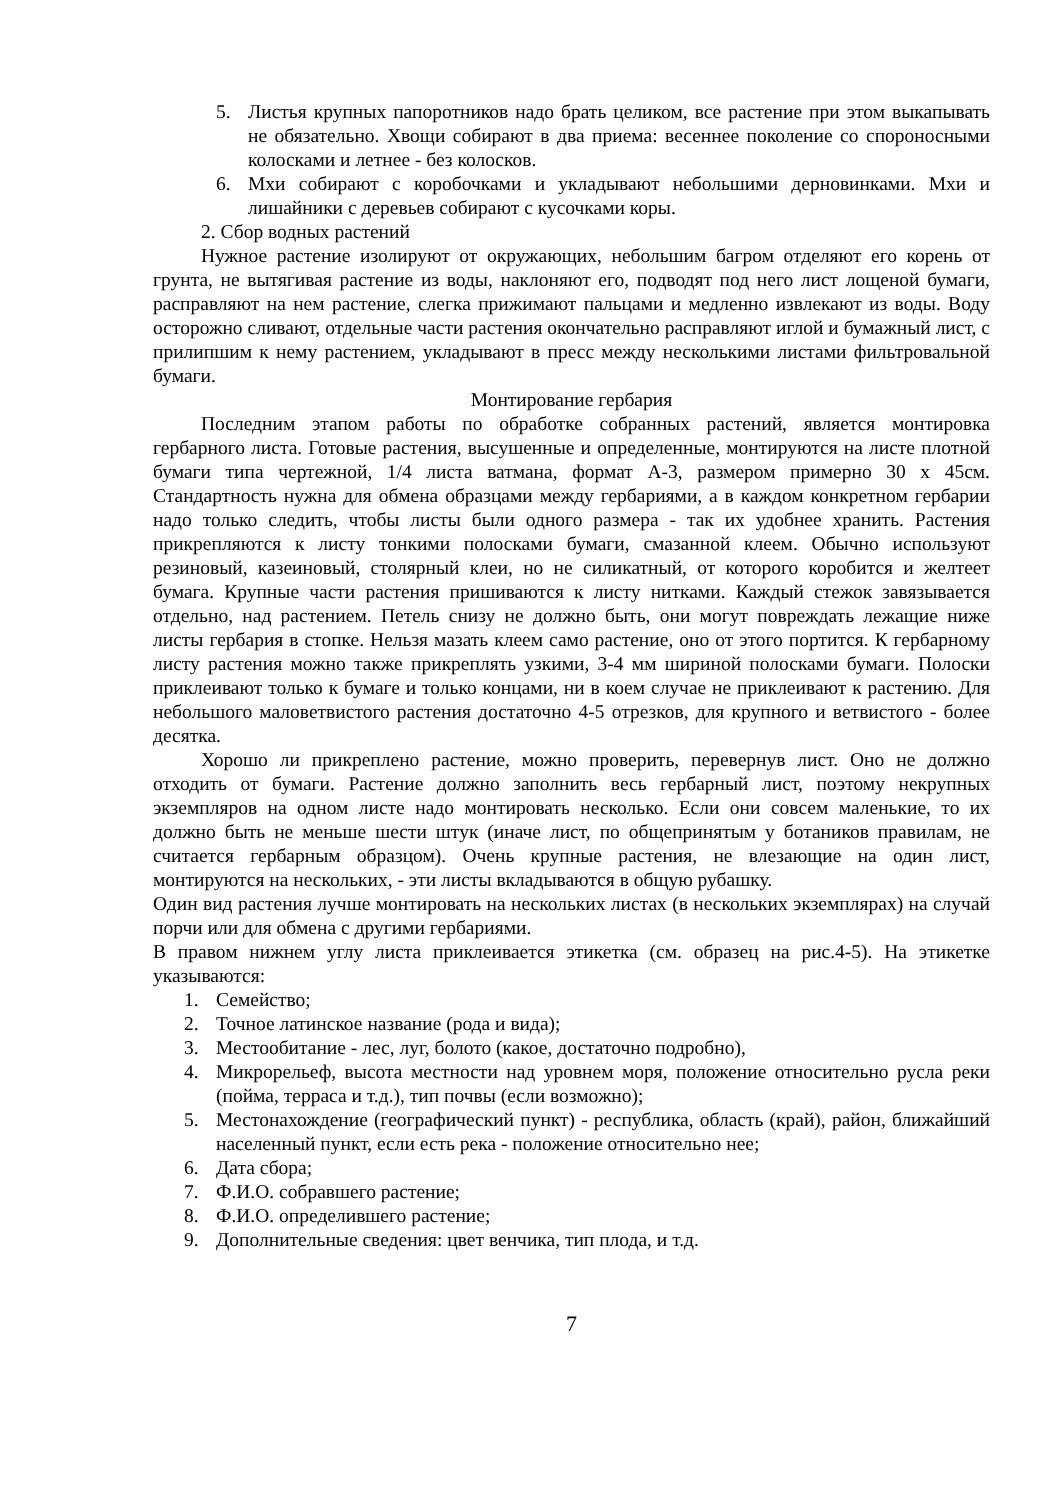5. Листья крупных папоротников надо брать целиком, все растение при этом выкапывать не обязательно. Хвощи собирают в два приема: весеннее поколение со спороносными колосками и летнее - без колосков.
6. Мхи собирают с коробочками и укладывают небольшими дерновинками. Мхи и лишайники с деревьев собирают с кусочками коры.
2. Сбор водных растений
Нужное растение изолируют от окружающих, небольшим багром отделяют его корень от грунта, не вытягивая растение из воды, наклоняют его, подводят под него лист лощеной бумаги, расправляют на нем растение, слегка прижимают пальцами и медленно извлекают из воды. Воду осторожно сливают, отдельные части растения окончательно расправляют иглой и бумажный лист, с прилипшим к нему растением, укладывают в пресс между несколькими листами фильтровальной бумаги.
Монтирование гербария
Последним этапом работы по обработке собранных растений, является монтировка гербарного листа. Готовые растения, высушенные и определенные, монтируются на листе плотной бумаги типа чертежной, 1/4 листа ватмана, формат А-3, размером примерно 30 х 45см. Стандартность нужна для обмена образцами между гербариями, а в каждом конкретном гербарии надо только следить, чтобы листы были одного размера - так их удобнее хранить. Растения прикрепляются к листу тонкими полосками бумаги, смазанной клеем. Обычно используют резиновый, казеиновый, столярный клеи, но не силикатный, от которого коробится и желтеет бумага. Крупные части растения пришиваются к листу нитками. Каждый стежок завязывается отдельно, над растением. Петель снизу не должно быть, они могут повреждать лежащие ниже листы гербария в стопке. Нельзя мазать клеем само растение, оно от этого портится. К гербарному листу растения можно также прикреплять узкими, 3-4 мм шириной полосками бумаги. Полоски приклеивают только к бумаге и только концами, ни в коем случае не приклеивают к растению. Для небольшого маловетвистого растения достаточно 4-5 отрезков, для крупного и ветвистого - более десятка.
Хорошо ли прикреплено растение, можно проверить, перевернув лист. Оно не должно отходить от бумаги. Растение должно заполнить весь гербарный лист, поэтому некрупных экземпляров на одном листе надо монтировать несколько. Если они совсем маленькие, то их должно быть не меньше шести штук (иначе лист, по общепринятым у ботаников правилам, не считается гербарным образцом). Очень крупные растения, не влезающие на один лист, монтируются на нескольких, - эти листы вкладываются в общую рубашку.
Один вид растения лучше монтировать на нескольких листах (в нескольких экземплярах) на случай порчи или для обмена с другими гербариями.
В правом нижнем углу листа приклеивается этикетка (см. образец на рис.4-5). На этикетке указываются:
1. Семейство;
2. Точное латинское название (рода и вида);
3. Местообитание - лес, луг, болото (какое, достаточно подробно),
4. Микрорельеф, высота местности над уровнем моря, положение относительно русла реки (пойма, терраса и т.д.), тип почвы (если возможно);
5. Местонахождение (географический пункт) - республика, область (край), район, ближайший населенный пункт, если есть река - положение относительно нее;
6. Дата сбора;
7. Ф.И.О. собравшего растение;
8. Ф.И.О. определившего растение;
9. Дополнительные сведения: цвет венчика, тип плода, и т.д.
7